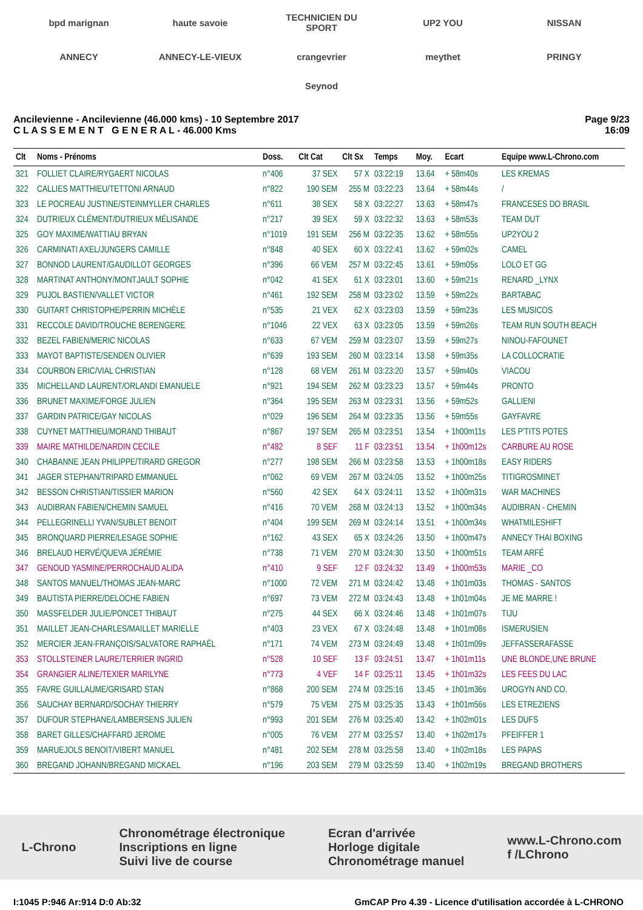bpd marignan
haute savoie
TECHNICIEN DU SPORT
UP2 YOU
NISSAN
ANNECY
ANNECY-LE-VIEUX
crangevrier
meythet
PRINGY
Seynod
Ancilevienne - Ancilevienne (46.000 kms) - 10 Septembre 2017
C L A S S E M E N T G E N E R A L - 46.000 Kms
Page 9/23
16:09
| Clt | Noms - Prénoms | Doss. | Clt Cat | Clt Sx | Temps | Moy. | Ecart | Equipe www.L-Chrono.com |
| --- | --- | --- | --- | --- | --- | --- | --- | --- |
| 321 | FOLLIET CLAIRE/RYGAERT NICOLAS | n°406 | 37 SEX | 57 X | 03:22:19 | 13.64 | + 58m40s | LES KREMAS |
| 322 | CALLIES MATTHIEU/TETTONI ARNAUD | n°822 | 190 SEM | 255 M | 03:22:23 | 13.64 | + 58m44s | / |
| 323 | LE POCREAU JUSTINE/STEINMYLLER CHARLES | n°611 | 38 SEX | 58 X | 03:22:27 | 13.63 | + 58m47s | FRANCESES DO BRASIL |
| 324 | DUTRIEUX CLÉMENT/DUTRIEUX MÉLISANDE | n°217 | 39 SEX | 59 X | 03:22:32 | 13.63 | + 58m53s | TEAM DUT |
| 325 | GOY MAXIME/WATTIAU BRYAN | n°1019 | 191 SEM | 256 M | 03:22:35 | 13.62 | + 58m55s | UP2YOU 2 |
| 326 | CARMINATI AXEL/JUNGERS CAMILLE | n°848 | 40 SEX | 60 X | 03:22:41 | 13.62 | + 59m02s | CAMEL |
| 327 | BONNOD LAURENT/GAUDILLOT GEORGES | n°396 | 66 VEM | 257 M | 03:22:45 | 13.61 | + 59m05s | LOLO ET GG |
| 328 | MARTINAT ANTHONY/MONTJAULT SOPHIE | n°042 | 41 SEX | 61 X | 03:23:01 | 13.60 | + 59m21s | RENARD _LYNX |
| 329 | PUJOL BASTIEN/VALLET VICTOR | n°461 | 192 SEM | 258 M | 03:23:02 | 13.59 | + 59m22s | BARTABAC |
| 330 | GUITART CHRISTOPHE/PERRIN MICHÈLE | n°535 | 21 VEX | 62 X | 03:23:03 | 13.59 | + 59m23s | LES MUSICOS |
| 331 | RECCOLE DAVID/TROUCHE BERENGERE | n°1046 | 22 VEX | 63 X | 03:23:05 | 13.59 | + 59m26s | TEAM RUN SOUTH BEACH |
| 332 | BEZEL FABIEN/MERIC NICOLAS | n°633 | 67 VEM | 259 M | 03:23:07 | 13.59 | + 59m27s | NINOU-FAFOUNET |
| 333 | MAYOT BAPTISTE/SENDEN OLIVIER | n°639 | 193 SEM | 260 M | 03:23:14 | 13.58 | + 59m35s | LA COLLOCRATIE |
| 334 | COURBON ERIC/VIAL CHRISTIAN | n°128 | 68 VEM | 261 M | 03:23:20 | 13.57 | + 59m40s | VIACOU |
| 335 | MICHELLAND LAURENT/ORLANDI EMANUELE | n°921 | 194 SEM | 262 M | 03:23:23 | 13.57 | + 59m44s | PRONTO |
| 336 | BRUNET MAXIME/FORGE JULIEN | n°364 | 195 SEM | 263 M | 03:23:31 | 13.56 | + 59m52s | GALLIENI |
| 337 | GARDIN PATRICE/GAY NICOLAS | n°029 | 196 SEM | 264 M | 03:23:35 | 13.56 | + 59m55s | GAYFAVRE |
| 338 | CUYNET MATTHIEU/MORAND THIBAUT | n°867 | 197 SEM | 265 M | 03:23:51 | 13.54 | + 1h00m11s | LES P'TITS POTES |
| 339 | MAIRE MATHILDE/NARDIN CECILE | n°482 | 8 SEF | 11 F | 03:23:51 | 13.54 | + 1h00m12s | CARBURE AU ROSE |
| 340 | CHABANNE JEAN PHILIPPE/TIRARD GREGOR | n°277 | 198 SEM | 266 M | 03:23:58 | 13.53 | + 1h00m18s | EASY RIDERS |
| 341 | JAGER STEPHAN/TRIPARD EMMANUEL | n°062 | 69 VEM | 267 M | 03:24:05 | 13.52 | + 1h00m25s | TITIGROSMINET |
| 342 | BESSON CHRISTIAN/TISSIER MARION | n°560 | 42 SEX | 64 X | 03:24:11 | 13.52 | + 1h00m31s | WAR MACHINES |
| 343 | AUDIBRAN FABIEN/CHEMIN SAMUEL | n°416 | 70 VEM | 268 M | 03:24:13 | 13.52 | + 1h00m34s | AUDIBRAN - CHEMIN |
| 344 | PELLEGRINELLI YVAN/SUBLET BENOIT | n°404 | 199 SEM | 269 M | 03:24:14 | 13.51 | + 1h00m34s | WHATMILESHIFT |
| 345 | BRONQUARD PIERRE/LESAGE SOPHIE | n°162 | 43 SEX | 65 X | 03:24:26 | 13.50 | + 1h00m47s | ANNECY THAI BOXING |
| 346 | BRELAUD HERVÉ/QUEVA JÉRÉMIE | n°738 | 71 VEM | 270 M | 03:24:30 | 13.50 | + 1h00m51s | TEAM ARFÉ |
| 347 | GENOUD YASMINE/PERROCHAUD ALIDA | n°410 | 9 SEF | 12 F | 03:24:32 | 13.49 | + 1h00m53s | MARIE _CO |
| 348 | SANTOS MANUEL/THOMAS JEAN-MARC | n°1000 | 72 VEM | 271 M | 03:24:42 | 13.48 | + 1h01m03s | THOMAS - SANTOS |
| 349 | BAUTISTA PIERRE/DELOCHE FABIEN | n°697 | 73 VEM | 272 M | 03:24:43 | 13.48 | + 1h01m04s | JE ME MARRE ! |
| 350 | MASSFELDER JULIE/PONCET THIBAUT | n°275 | 44 SEX | 66 X | 03:24:46 | 13.48 | + 1h01m07s | TIJU |
| 351 | MAILLET JEAN-CHARLES/MAILLET MARIELLE | n°403 | 23 VEX | 67 X | 03:24:48 | 13.48 | + 1h01m08s | ISMERUSIEN |
| 352 | MERCIER JEAN-FRANÇOIS/SALVATORE RAPHAËL | n°171 | 74 VEM | 273 M | 03:24:49 | 13.48 | + 1h01m09s | JEFFASSERAFASSE |
| 353 | STOLLSTEINER LAURE/TERRIER INGRID | n°528 | 10 SEF | 13 F | 03:24:51 | 13.47 | + 1h01m11s | UNE BLONDE,UNE BRUNE |
| 354 | GRANGIER ALINE/TEXIER MARILYNE | n°773 | 4 VEF | 14 F | 03:25:11 | 13.45 | + 1h01m32s | LES FEES DU LAC |
| 355 | FAVRE GUILLAUME/GRISARD STAN | n°868 | 200 SEM | 274 M | 03:25:16 | 13.45 | + 1h01m36s | UROGYN AND CO. |
| 356 | SAUCHAY BERNARD/SOCHAY THIERRY | n°579 | 75 VEM | 275 M | 03:25:35 | 13.43 | + 1h01m56s | LES ETREZIENS |
| 357 | DUFOUR STEPHANE/LAMBERSENS JULIEN | n°993 | 201 SEM | 276 M | 03:25:40 | 13.42 | + 1h02m01s | LES DUFS |
| 358 | BARET GILLES/CHAFFARD JEROME | n°005 | 76 VEM | 277 M | 03:25:57 | 13.40 | + 1h02m17s | PFEIFFER 1 |
| 359 | MARUEJOLS BENOIT/VIBERT MANUEL | n°481 | 202 SEM | 278 M | 03:25:58 | 13.40 | + 1h02m18s | LES PAPAS |
| 360 | BREGAND JOHANN/BREGAND MICKAEL | n°196 | 203 SEM | 279 M | 03:25:59 | 13.40 | + 1h02m19s | BREGAND BROTHERS |
L-Chrono
Chronométrage électronique
Inscriptions en ligne
Suivi live de course
Ecran d'arrivée
Horloge digitale
Chronométrage manuel
www.L-Chrono.com
f /LChrono
I:1045 P:946 Ar:914 D:0 Ab:32 GmCAP Pro 4.39 - Licence d'utilisation accordée à L-CHRONO